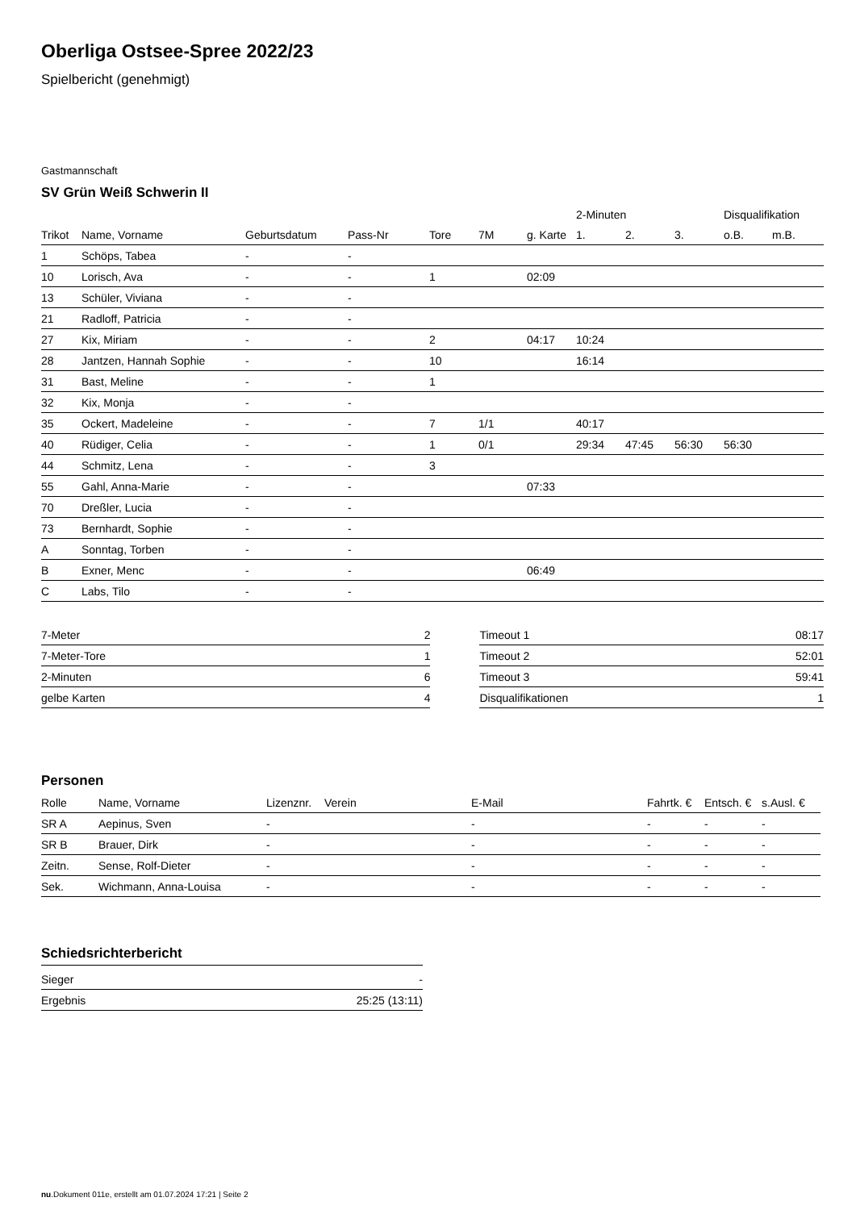Oberliga Ostsee-Spree 2022/23
Spielbericht (genehmigt)
Gastmannschaft
SV Grün Weiß Schwerin II
| | | | | | | | 2-Minuten | | | Disqualifikation | |
| --- | --- | --- | --- | --- | --- | --- | --- | --- | --- | --- | --- |
| Trikot | Name, Vorname | Geburtsdatum | Pass-Nr | Tore | 7M | g. Karte | 1. | 2. | 3. | o.B. | m.B. |
| 1 | Schöps, Tabea | - | - | | | | | | | | |
| 10 | Lorisch, Ava | - | - | 1 | | 02:09 | | | | | |
| 13 | Schüler, Viviana | - | - | | | | | | | | |
| 21 | Radloff, Patricia | - | - | | | | | | | | |
| 27 | Kix, Miriam | - | - | 2 | | 04:17 | 10:24 | | | | |
| 28 | Jantzen, Hannah Sophie | - | - | 10 | | | 16:14 | | | | |
| 31 | Bast, Meline | - | - | 1 | | | | | | | |
| 32 | Kix, Monja | - | - | | | | | | | | |
| 35 | Ockert, Madeleine | - | - | 7 | 1/1 | | 40:17 | | | | |
| 40 | Rüdiger, Celia | - | - | 1 | 0/1 | | 29:34 | 47:45 | 56:30 | 56:30 | |
| 44 | Schmitz, Lena | - | - | 3 | | | | | | | |
| 55 | Gahl, Anna-Marie | - | - | | | 07:33 | | | | | |
| 70 | Dreßler, Lucia | - | - | | | | | | | | |
| 73 | Bernhardt, Sophie | - | - | | | | | | | | |
| A | Sonntag, Torben | - | - | | | | | | | | |
| B | Exner, Menc | - | - | | | 06:49 | | | | | |
| C | Labs, Tilo | - | - | | | | | | | | |
| 7-Meter | 2 |
| 7-Meter-Tore | 1 |
| 2-Minuten | 6 |
| gelbe Karten | 4 |
| Timeout 1 | 08:17 |
| Timeout 2 | 52:01 |
| Timeout 3 | 59:41 |
| Disqualifikationen | 1 |
Personen
| Rolle | Name, Vorname | Lizenznr. | Verein | E-Mail | Fahrtk. € | Entsch. € | s.Ausl. € |
| --- | --- | --- | --- | --- | --- | --- | --- |
| SR A | Aepinus, Sven | - | | - | - | - | - |
| SR B | Brauer, Dirk | - | | - | - | - | - |
| Zeitn. | Sense, Rolf-Dieter | - | | - | - | - | - |
| Sek. | Wichmann, Anna-Louisa | - | | - | - | - | - |
Schiedsrichterbericht
| Sieger | - |
| Ergebnis | 25:25 (13:11) |
nu.Dokument 011e, erstellt am 01.07.2024 17:21 | Seite 2